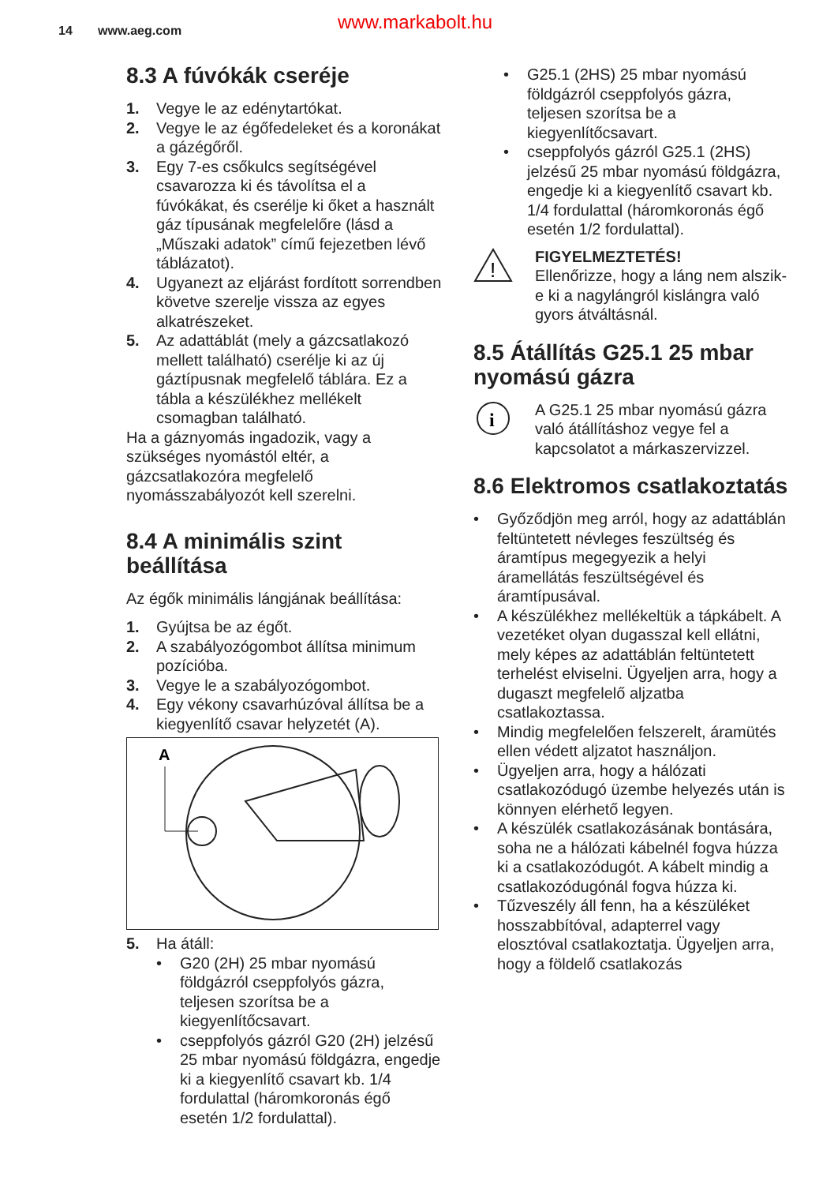14 www.aeg.com www.markabolt.hu
8.3 A fúvókák cseréje
1. Vegye le az edénytartókat.
2. Vegye le az égőfedeleket és a koronákat a gázégőről.
3. Egy 7-es csőkulcs segítségével csavarozza ki és távolítsa el a fúvókákat, és cserélje ki őket a használt gáz típusának megfelelőre (lásd a „Műszaki adatok” című fejezetben lévő táblázatot).
4. Ugyanezt az eljárást fordított sorrendben követve szerelje vissza az egyes alkatrészeket.
5. Az adattáblát (mely a gázcsatlakozó mellett található) cserélje ki az új gáztípusnak megfelelő táblára. Ez a tábla a készülékhez mellékelt csomagban található.
Ha a gáznyomás ingadozik, vagy a szükséges nyomástól eltér, a gázcsatlakozóra megfelelő nyomásszabályozót kell szerelni.
8.4 A minimális szint beállítása
Az égők minimális lángjának beállítása:
1. Gyújtsa be az égőt.
2. A szabályozógombot állítsa minimum pozícióba.
3. Vegye le a szabályozógombot.
4. Egy vékony csavarhúzóval állítsa be a kiegyenlítő csavar helyzetét (A).
A
5. Ha átáll:
• G20 (2H) 25 mbar nyomású földgázról cseppfolyós gázra, teljesen szorítsa be a kiegyenlítőcsavart.
• cseppfolyós gázról G20 (2H) jelzésű 25 mbar nyomású földgázra, engedje ki a kiegyenlítő csavart kb. 1/4 fordulattal (háromkoronás égő esetén 1/2 fordulattal).
• G25.1 (2HS) 25 mbar nyomású földgázról cseppfolyós gázra, teljesen szorítsa be a kiegyenlítőcsavart.
• cseppfolyós gázról G25.1 (2HS) jelzésű 25 mbar nyomású földgázra, engedje ki a kiegyenlítő csavart kb. 1/4 fordulattal (háromkoronás égő esetén 1/2 fordulattal).
!
FIGYELMEZTETÉS!
Ellenőrizze, hogy a láng nem alszik-e ki a nagylángról kislángra való gyors átváltásnál.
8.5 Átállítás G25.1 25 mbar nyomású gázra
i
A G25.1 25 mbar nyomású gázra való átállításhoz vegye fel a kapcsolatot a márkaszervizzel.
8.6 Elektromos csatlakoztatás
• Győződjön meg arról, hogy az adattáblán feltüntetett névleges feszültség és áramtípus megegyezik a helyi áramellátás feszültségével és áramtípusával.
• A készülékhez mellékeltük a tápkábelt. A vezetéket olyan dugasszal kell ellátni, mely képes az adattáblán feltüntetett terhelést elviselni. Ügyeljen arra, hogy a dugaszt megfelelő aljzatba csatlakoztassa.
• Mindig megfelelően felszerelt, áramütés ellen védett aljzatot használjon.
• Ügyeljen arra, hogy a hálózati csatlakozódugó üzembe helyezés után is könnyen elérhető legyen.
• A készülék csatlakozásának bontására, soha ne a hálózati kábelnél fogva húzza ki a csatlakozódugót. A kábelt mindig a csatlakozódugónál fogva húzza ki.
• Tűzveszély áll fenn, ha a készüléket hosszabbítóval, adapterrel vagy elosztóval csatlakoztatja. Ügyeljen arra, hogy a földelő csatlakozás